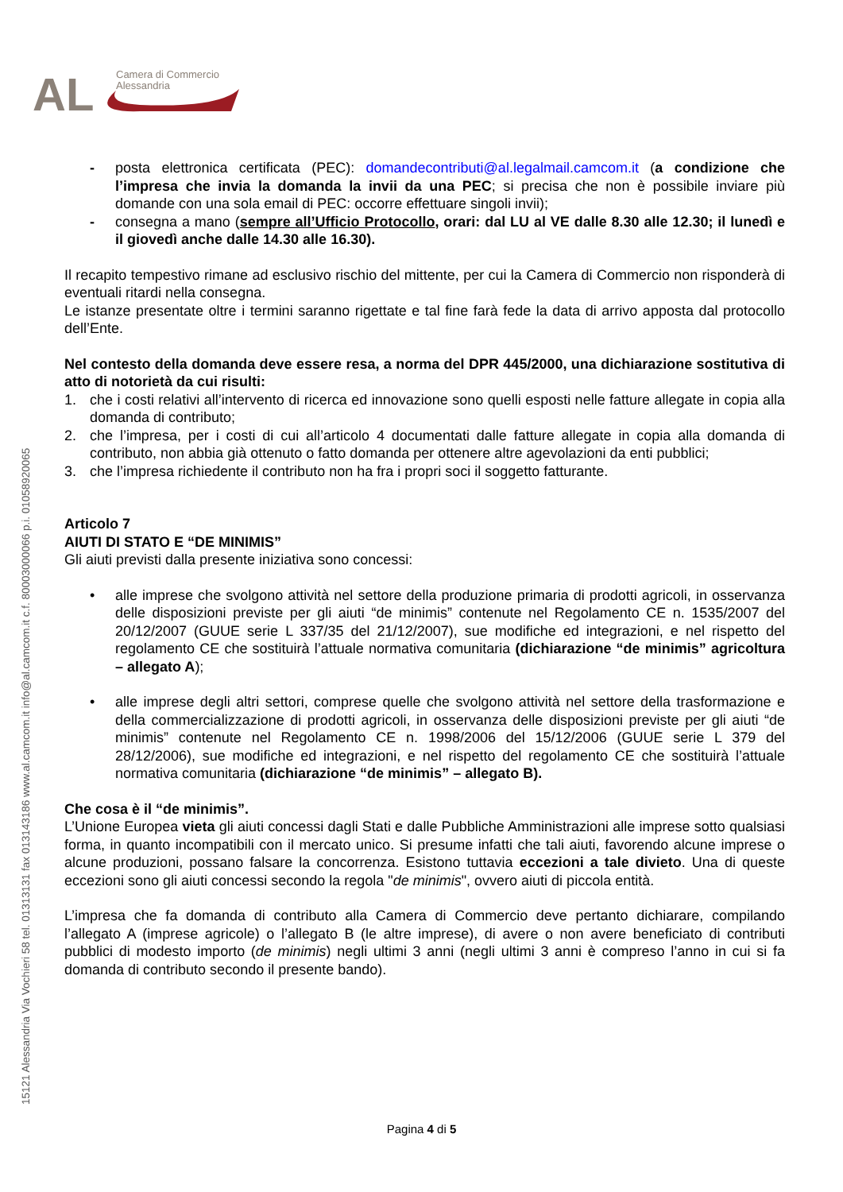AL
Camera di Commercio
Alessandria
15121 Alessandria Via Vochieri 58 tel. 01313131 fax 013143186 www.al.camcom.it info@al.camcom.it c.f. 80003000066 p.i. 01058920065
- posta elettronica certificata (PEC): domandecontributi@al.legalmail.camcom.it (a condizione che l’impresa che invia la domanda la invii da una PEC; si precisa che non è possibile inviare più domande con una sola email di PEC: occorre effettuare singoli invii);
- consegna a mano (sempre all’Ufficio Protocollo, orari: dal LU al VE dalle 8.30 alle 12.30; il lunedì e il giovedì anche dalle 14.30 alle 16.30).
Il recapito tempestivo rimane ad esclusivo rischio del mittente, per cui la Camera di Commercio non risponderà di eventuali ritardi nella consegna.
Le istanze presentate oltre i termini saranno rigettate e tal fine farà fede la data di arrivo apposta dal protocollo dell’Ente.
Nel contesto della domanda deve essere resa, a norma del DPR 445/2000, una dichiarazione sostitutiva di atto di notorietà da cui risulti:
1. che i costi relativi all’intervento di ricerca ed innovazione sono quelli esposti nelle fatture allegate in copia alla domanda di contributo;
2. che l’impresa, per i costi di cui all’articolo 4 documentati dalle fatture allegate in copia alla domanda di contributo, non abbia già ottenuto o fatto domanda per ottenere altre agevolazioni da enti pubblici;
3. che l’impresa richiedente il contributo non ha fra i propri soci il soggetto fatturante.
Articolo 7
AIUTI DI STATO E “DE MINIMIS”
Gli aiuti previsti dalla presente iniziativa sono concessi:
• alle imprese che svolgono attività nel settore della produzione primaria di prodotti agricoli, in osservanza delle disposizioni previste per gli aiuti “de minimis” contenute nel Regolamento CE n. 1535/2007 del 20/12/2007 (GUUE serie L 337/35 del 21/12/2007), sue modifiche ed integrazioni, e nel rispetto del regolamento CE che sostituirà l’attuale normativa comunitaria (dichiarazione “de minimis” agricoltura – allegato A);
• alle imprese degli altri settori, comprese quelle che svolgono attività nel settore della trasformazione e della commercializzazione di prodotti agricoli, in osservanza delle disposizioni previste per gli aiuti “de minimis” contenute nel Regolamento CE n. 1998/2006 del 15/12/2006 (GUUE serie L 379 del 28/12/2006), sue modifiche ed integrazioni, e nel rispetto del regolamento CE che sostituirà l’attuale normativa comunitaria (dichiarazione “de minimis” – allegato B).
Che cosa è il “de minimis”.
L’Unione Europea vieta gli aiuti concessi dagli Stati e dalle Pubbliche Amministrazioni alle imprese sotto qualsiasi forma, in quanto incompatibili con il mercato unico. Si presume infatti che tali aiuti, favorendo alcune imprese o alcune produzioni, possano falsare la concorrenza. Esistono tuttavia eccezioni a tale divieto. Una di queste eccezioni sono gli aiuti concessi secondo la regola "de minimis", ovvero aiuti di piccola entità.
L’impresa che fa domanda di contributo alla Camera di Commercio deve pertanto dichiarare, compilando l’allegato A (imprese agricole) o l’allegato B (le altre imprese), di avere o non avere beneficiato di contributi pubblici di modesto importo (de minimis) negli ultimi 3 anni (negli ultimi 3 anni è compreso l’anno in cui si fa domanda di contributo secondo il presente bando).
Pagina 4 di 5